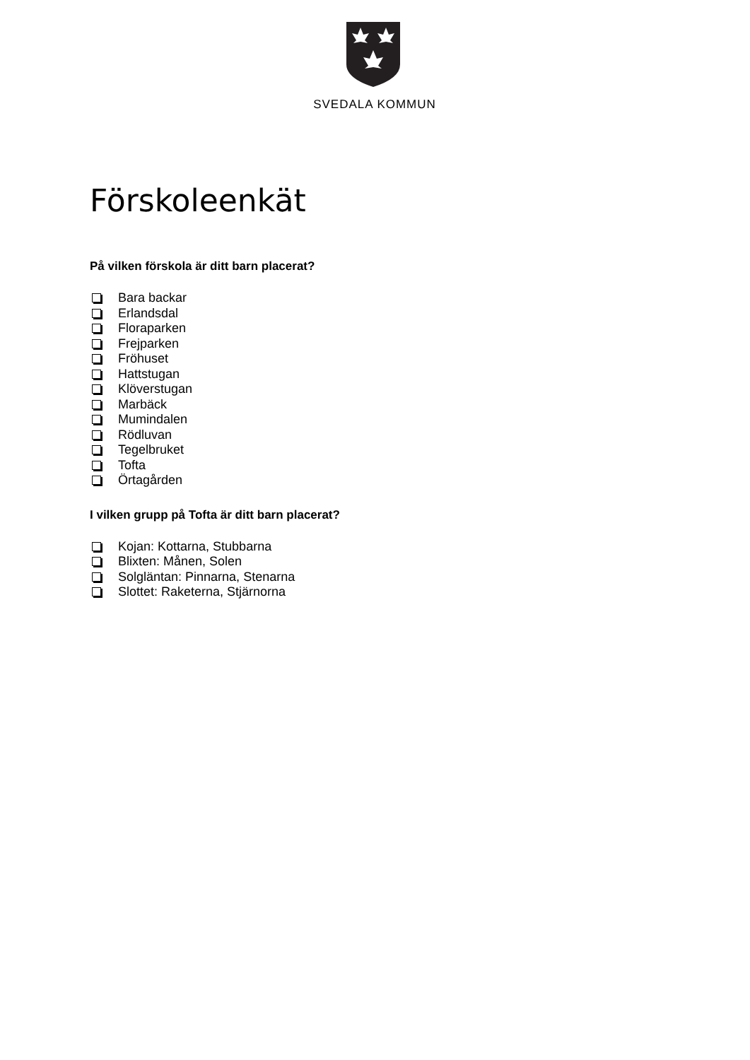SVEDALA KOMMUN
Förskoleenkät
På vilken förskola är ditt barn placerat?
Bara backar
Erlandsdal
Floraparken
Frejparken
Fröhuset
Hattstugan
Klöverstugan
Marbäck
Mumindalen
Rödluvan
Tegelbruket
Tofta
Örtagården
I vilken grupp på Tofta är ditt barn placerat?
Kojan: Kottarna, Stubbarna
Blixten: Månen, Solen
Solgläntan: Pinnarna, Stenarna
Slottet: Raketerna, Stjärnorna